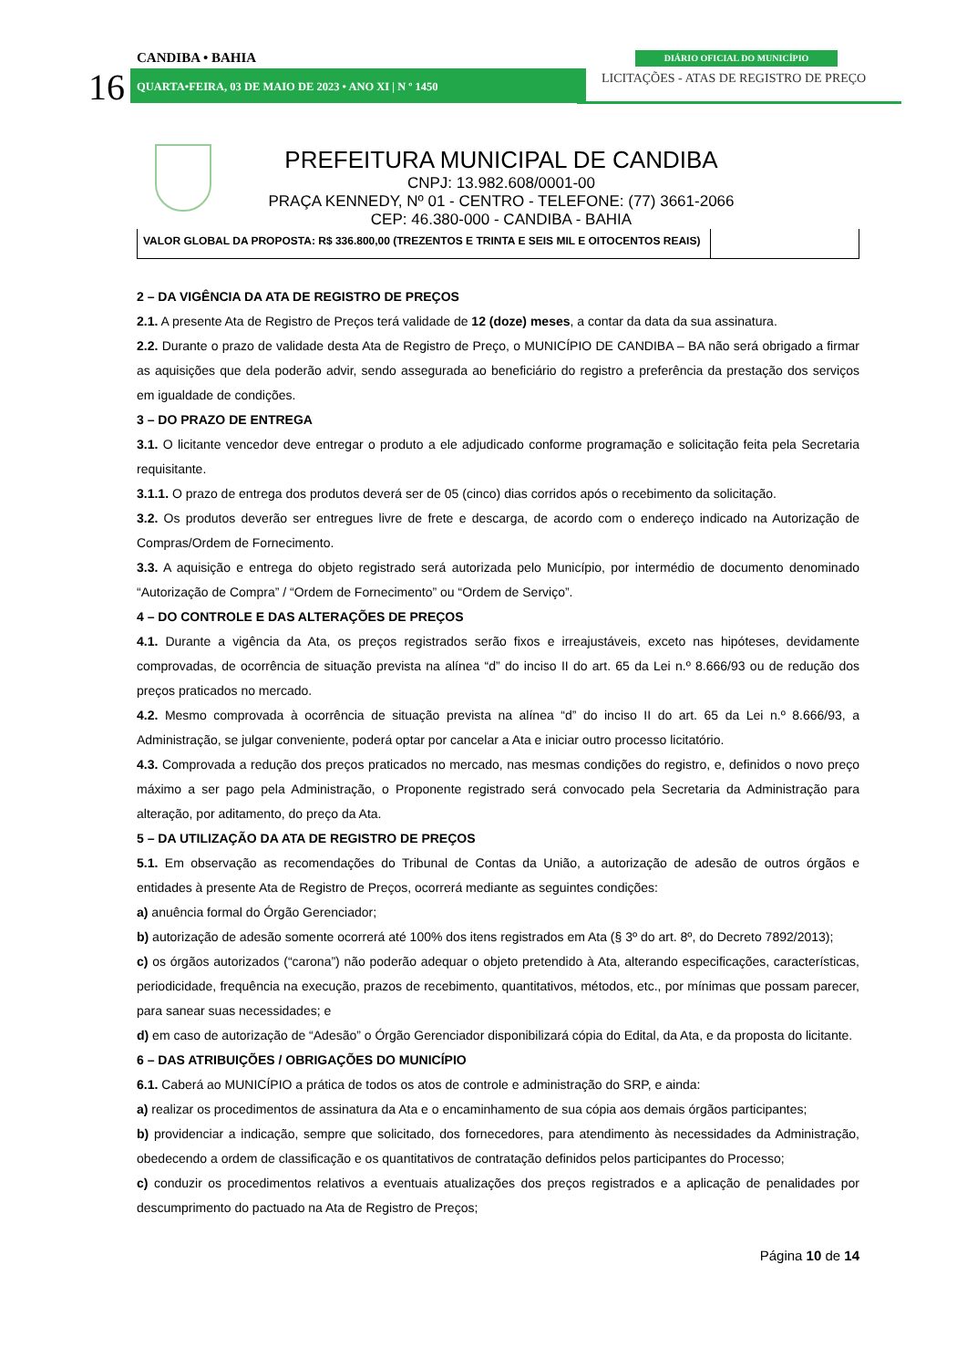CANDIBA • BAHIA
16
QUARTA•FEIRA, 03 DE MAIO DE 2023 • ANO XI | N º 1450
DIÁRIO OFICIAL DO MUNICÍPIO
LICITAÇÕES - ATAS DE REGISTRO DE PREÇO
PREFEITURA MUNICIPAL DE CANDIBA
CNPJ: 13.982.608/0001-00
PRAÇA KENNEDY, Nº 01 - CENTRO - TELEFONE: (77) 3661-2066
CEP: 46.380-000 - CANDIBA - BAHIA
| VALOR GLOBAL DA PROPOSTA: R$ 336.800,00 (TREZENTOS E TRINTA E SEIS MIL E OITOCENTOS REAIS) | |
2 – DA VIGÊNCIA DA ATA DE REGISTRO DE PREÇOS
2.1. A presente Ata de Registro de Preços terá validade de 12 (doze) meses, a contar da data da sua assinatura.
2.2. Durante o prazo de validade desta Ata de Registro de Preço, o MUNICÍPIO DE CANDIBA – BA não será obrigado a firmar as aquisições que dela poderão advir, sendo assegurada ao beneficiário do registro a preferência da prestação dos serviços em igualdade de condições.
3 – DO PRAZO DE ENTREGA
3.1. O licitante vencedor deve entregar o produto a ele adjudicado conforme programação e solicitação feita pela Secretaria requisitante.
3.1.1. O prazo de entrega dos produtos deverá ser de 05 (cinco) dias corridos após o recebimento da solicitação.
3.2. Os produtos deverão ser entregues livre de frete e descarga, de acordo com o endereço indicado na Autorização de Compras/Ordem de Fornecimento.
3.3. A aquisição e entrega do objeto registrado será autorizada pelo Município, por intermédio de documento denominado “Autorização de Compra” / “Ordem de Fornecimento” ou “Ordem de Serviço”.
4 – DO CONTROLE E DAS ALTERAÇÕES DE PREÇOS
4.1. Durante a vigência da Ata, os preços registrados serão fixos e irreajustáveis, exceto nas hipóteses, devidamente comprovadas, de ocorrência de situação prevista na alínea “d” do inciso II do art. 65 da Lei n.º 8.666/93 ou de redução dos preços praticados no mercado.
4.2. Mesmo comprovada à ocorrência de situação prevista na alínea “d” do inciso II do art. 65 da Lei n.º 8.666/93, a Administração, se julgar conveniente, poderá optar por cancelar a Ata e iniciar outro processo licitatório.
4.3. Comprovada a redução dos preços praticados no mercado, nas mesmas condições do registro, e, definidos o novo preço máximo a ser pago pela Administração, o Proponente registrado será convocado pela Secretaria da Administração para alteração, por aditamento, do preço da Ata.
5 – DA UTILIZAÇÃO DA ATA DE REGISTRO DE PREÇOS
5.1. Em observação as recomendações do Tribunal de Contas da União, a autorização de adesão de outros órgãos e entidades à presente Ata de Registro de Preços, ocorrerá mediante as seguintes condições:
a) anuência formal do Órgão Gerenciador;
b) autorização de adesão somente ocorrerá até 100% dos itens registrados em Ata (§ 3º do art. 8º, do Decreto 7892/2013);
c) os órgãos autorizados (“carona”) não poderão adequar o objeto pretendido à Ata, alterando especificações, características, periodicidade, frequência na execução, prazos de recebimento, quantitativos, métodos, etc., por mínimas que possam parecer, para sanear suas necessidades; e
d) em caso de autorização de “Adesão” o Órgão Gerenciador disponibilizará cópia do Edital, da Ata, e da proposta do licitante.
6 – DAS ATRIBUIÇÕES / OBRIGAÇÕES DO MUNICÍPIO
6.1. Caberá ao MUNICÍPIO a prática de todos os atos de controle e administração do SRP, e ainda:
a) realizar os procedimentos de assinatura da Ata e o encaminhamento de sua cópia aos demais órgãos participantes;
b) providenciar a indicação, sempre que solicitado, dos fornecedores, para atendimento às necessidades da Administração, obedecendo a ordem de classificação e os quantitativos de contratação definidos pelos participantes do Processo;
c) conduzir os procedimentos relativos a eventuais atualizações dos preços registrados e a aplicação de penalidades por descumprimento do pactuado na Ata de Registro de Preços;
Página 10 de 14